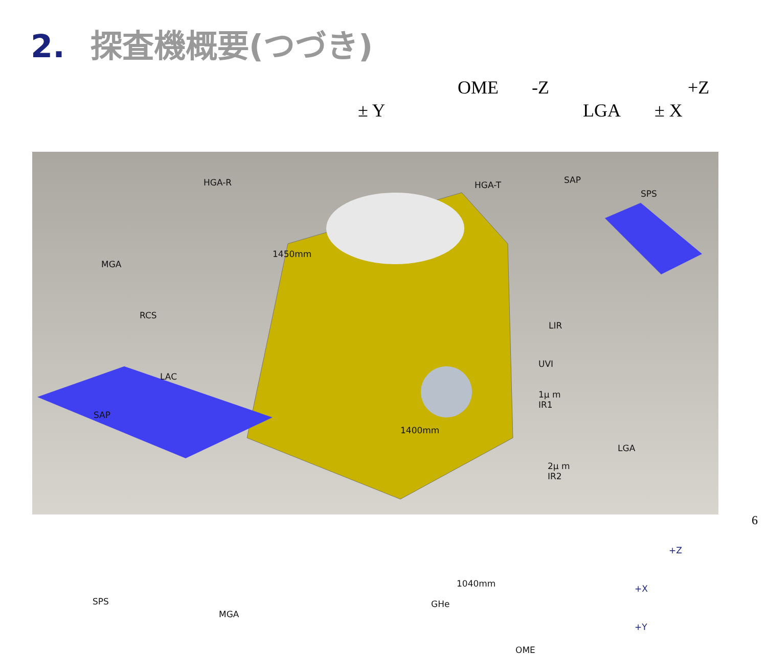2. 探査機概要(つづき)
OME -Z +Z
± Y LGA ± X
HGA-R HGA-T SAP
SPS
MGA
1450mm
RCS
LIR
UVI
LAC
1μ m
IR1
SAP
1400mm
LGA
2μ m
IR2
1040mm
+Z
+X
+Y
SPS
MGA
GHe
OME
6